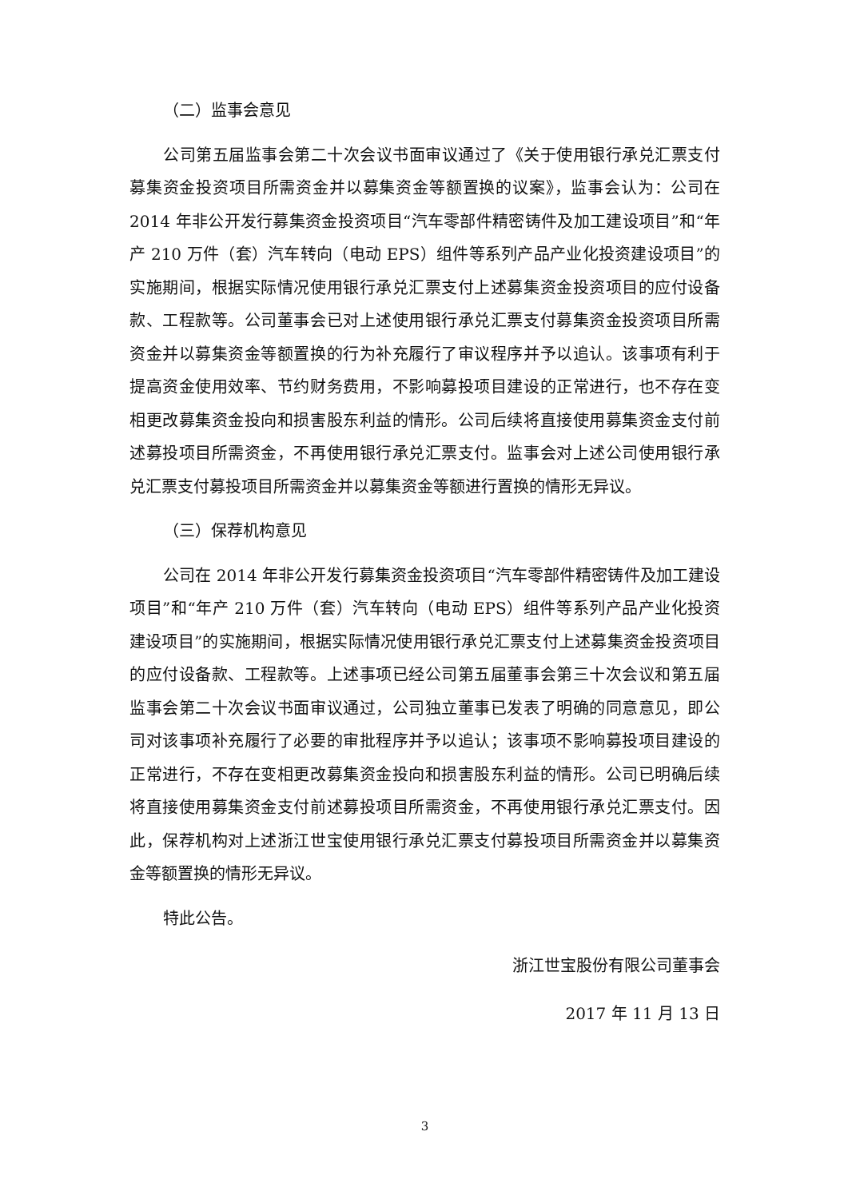（二）监事会意见
公司第五届监事会第二十次会议书面审议通过了《关于使用银行承兑汇票支付募集资金投资项目所需资金并以募集资金等额置换的议案》，监事会认为：公司在 2014 年非公开发行募集资金投资项目“汽车零部件精密铸件及加工建设项目”和“年产 210 万件（套）汽车转向（电动 EPS）组件等系列产品产业化投资建设项目”的实施期间，根据实际情况使用银行承兑汇票支付上述募集资金投资项目的应付设备款、工程款等。公司董事会已对上述使用银行承兑汇票支付募集资金投资项目所需资金并以募集资金等额置换的行为补充履行了审议程序并予以追认。该事项有利于提高资金使用效率、节约财务费用，不影响募投项目建设的正常进行，也不存在变相更改募集资金投向和损害股东利益的情形。公司后续将直接使用募集资金支付前述募投项目所需资金，不再使用银行承兑汇票支付。监事会对上述公司使用银行承兑汇票支付募投项目所需资金并以募集资金等额进行置换的情形无异议。
（三）保荐机构意见
公司在 2014 年非公开发行募集资金投资项目“汽车零部件精密铸件及加工建设项目”和“年产 210 万件（套）汽车转向（电动 EPS）组件等系列产品产业化投资建设项目”的实施期间，根据实际情况使用银行承兑汇票支付上述募集资金投资项目的应付设备款、工程款等。上述事项已经公司第五届董事会第三十次会议和第五届监事会第二十次会议书面审议通过，公司独立董事已发表了明确的同意意见，即公司对该事项补充履行了必要的审批程序并予以追认；该事项不影响募投项目建设的正常进行，不存在变相更改募集资金投向和损害股东利益的情形。公司已明确后续将直接使用募集资金支付前述募投项目所需资金，不再使用银行承兑汇票支付。因此，保荐机构对上述浙江世宝使用银行承兑汇票支付募投项目所需资金并以募集资金等额置换的情形无异议。
特此公告。
浙江世宝股份有限公司董事会
2017 年 11 月 13 日
3